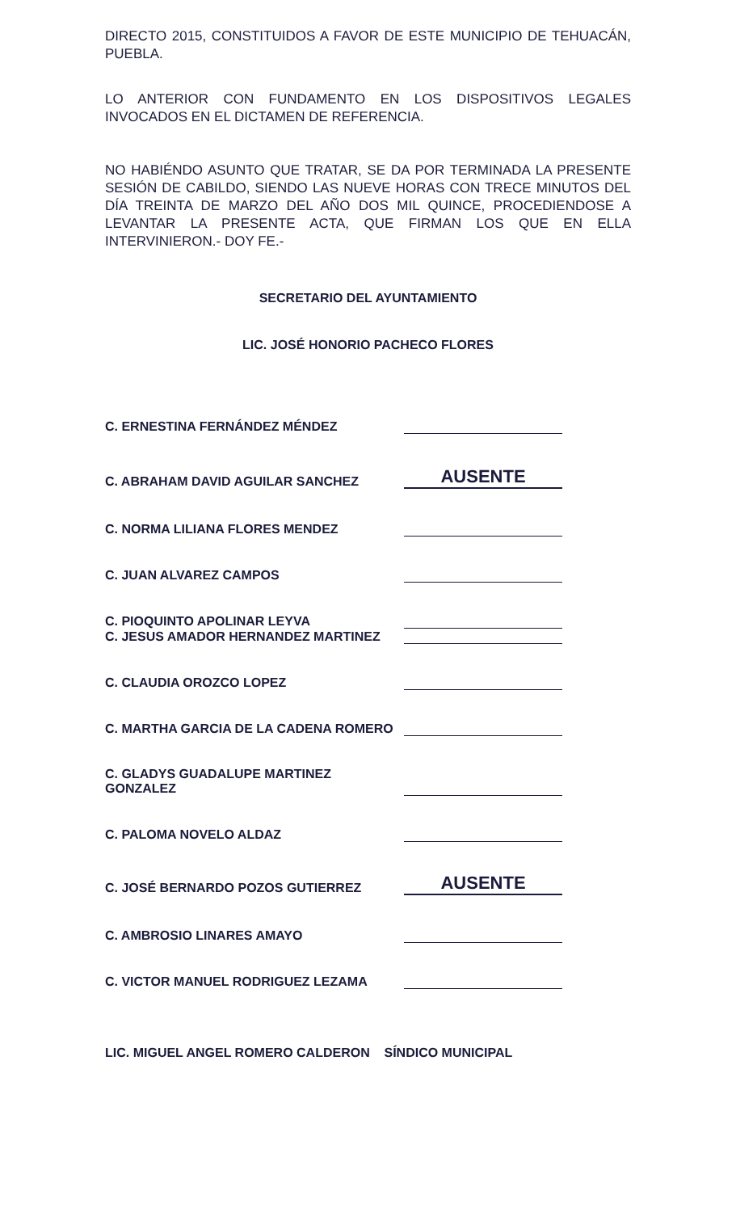DIRECTO 2015, CONSTITUIDOS A FAVOR DE ESTE MUNICIPIO DE TEHUACÁN, PUEBLA.
LO ANTERIOR CON FUNDAMENTO EN LOS DISPOSITIVOS LEGALES INVOCADOS EN EL DICTAMEN DE REFERENCIA.
NO HABIÉNDO ASUNTO QUE TRATAR, SE DA POR TERMINADA LA PRESENTE SESIÓN DE CABILDO, SIENDO LAS NUEVE HORAS CON TRECE MINUTOS DEL DÍA TREINTA DE MARZO DEL AÑO DOS MIL QUINCE, PROCEDIENDOSE A LEVANTAR LA PRESENTE ACTA, QUE FIRMAN LOS QUE EN ELLA INTERVINIERON.- DOY FE.-
SECRETARIO DEL AYUNTAMIENTO
LIC. JOSÉ HONORIO PACHECO FLORES
C. ERNESTINA FERNÁNDEZ MÉNDEZ
C. ABRAHAM DAVID AGUILAR SANCHEZ AUSENTE
C. NORMA LILIANA FLORES MENDEZ
C. JUAN ALVAREZ CAMPOS
C. PIOQUINTO APOLINAR LEYVA
C. JESUS AMADOR HERNANDEZ MARTINEZ
C. CLAUDIA OROZCO LOPEZ
C. MARTHA GARCIA DE LA CADENA ROMERO
C. GLADYS GUADALUPE MARTINEZ GONZALEZ
C. PALOMA NOVELO ALDAZ
C. JOSÉ BERNARDO POZOS GUTIERREZ AUSENTE
C. AMBROSIO LINARES AMAYO
C. VICTOR MANUEL RODRIGUEZ LEZAMA
LIC. MIGUEL ANGEL ROMERO CALDERON SÍNDICO MUNICIPAL